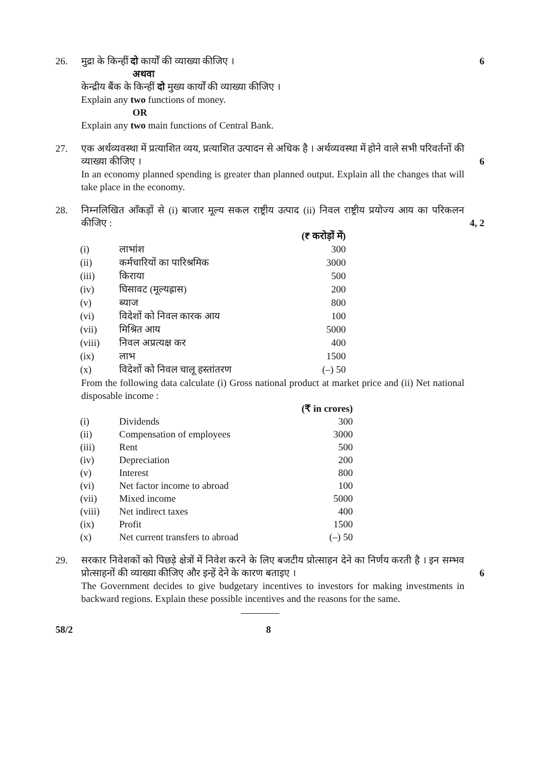26. 6
मुद्रा के किन्हीं दो कार्यों की व्याख्या कीजिए ।
अथवा
केन्द्रीय बैंक के किन्हीं दो मुख्य कार्यों की व्याख्या कीजिए ।
Explain any two functions of money.
OR
Explain any two main functions of Central Bank.
27.
6
एक अर्थव्यवस्था में प्रत्याशित व्यय, प्रत्याशित उत्पादन से अधिक है । अर्थव्यवस्था में होने वाले सभी परिवर्तनों की व्याख्या कीजिए ।
In an economy planned spending is greater than planned output. Explain all the changes that will take place in the economy.
28.
4, 2
निम्नलिखित आँकड़ों से (i) बाजार मूल्य सकल राष्ट्रीय उत्पाद (ii) निवल राष्ट्रीय प्रयोज्य आय का परिकलन कीजिए :
| | | (₹ करोड़ों में) |
| (i) | लाभांश | 300 |
| (ii) | कर्मचारियों का पारिश्रमिक | 3000 |
| (iii) | किराया | 500 |
| (iv) | घिसावट (मूल्यह्रास) | 200 |
| (v) | ब्याज | 800 |
| (vi) | विदेशों को निवल कारक आय | 100 |
| (vii) | मिश्रित आय | 5000 |
| (viii) | निवल अप्रत्यक्ष कर | 400 |
| (ix) | लाभ | 1500 |
| (x) | विदेशों को निवल चालू हस्तांतरण | (–) 50 |
From the following data calculate (i) Gross national product at market price and (ii) Net national disposable income :
| | | (₹ in crores) |
| (i) | Dividends | 300 |
| (ii) | Compensation of employees | 3000 |
| (iii) | Rent | 500 |
| (iv) | Depreciation | 200 |
| (v) | Interest | 800 |
| (vi) | Net factor income to abroad | 100 |
| (vii) | Mixed income | 5000 |
| (viii) | Net indirect taxes | 400 |
| (ix) | Profit | 1500 |
| (x) | Net current transfers to abroad | (–) 50 |
29.
6
सरकार निवेशकों को पिछड़े क्षेत्रों में निवेश करने के लिए बजटीय प्रोत्साहन देने का निर्णय करती है । इन सम्भव प्रोत्साहनों की व्याख्या कीजिए और इन्हें देने के कारण बताइए ।
The Government decides to give budgetary incentives to investors for making investments in backward regions. Explain these possible incentives and the reasons for the same.
58/2 8